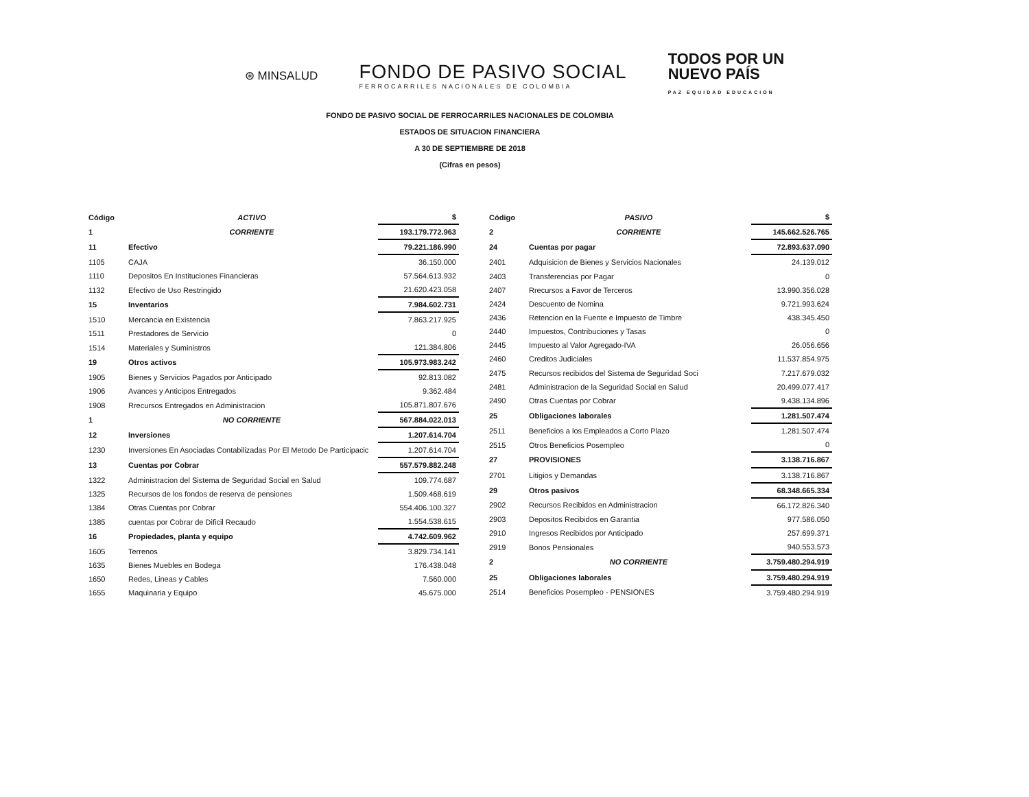⊛ MINSALUD
FONDO DE PASIVO SOCIAL
FERROCARRILES NACIONALES DE COLOMBIA
TODOS POR UN
NUEVO PAÍS
PAZ EQUIDAD EDUCACION
FONDO DE PASIVO SOCIAL DE FERROCARRILES NACIONALES DE COLOMBIA
ESTADOS DE SITUACION FINANCIERA
A 30 DE SEPTIEMBRE DE 2018
(Cifras en pesos)
| Código | ACTIVO | $ |
| --- | --- | --- |
| 1 | CORRIENTE | 193.179.772.963 |
| 11 | Efectivo | 79.221.186.990 |
| 1105 | CAJA | 36.150.000 |
| 1110 | Depositos En Instituciones Financieras | 57.564.613.932 |
| 1132 | Efectivo de Uso Restringido | 21.620.423.058 |
| 15 | Inventarios | 7.984.602.731 |
| 1510 | Mercancia en Existencia | 7.863.217.925 |
| 1511 | Prestadores de Servicio | 0 |
| 1514 | Materiales y Suministros | 121.384.806 |
| 19 | Otros activos | 105.973.983.242 |
| 1905 | Bienes y Servicios Pagados por Anticipado | 92.813.082 |
| 1906 | Avances y Anticipos Entregados | 9.362.484 |
| 1908 | Rrecursos Entregados en Administracion | 105.871.807.676 |
| 1 | NO CORRIENTE | 567.884.022.013 |
| 12 | Inversiones | 1.207.614.704 |
| 1230 | Inversiones En Asociadas Contabilizadas Por El Metodo De Participacic | 1.207.614.704 |
| 13 | Cuentas por Cobrar | 557.579.882.248 |
| 1322 | Administracion del Sistema de Seguridad Social en Salud | 109.774.687 |
| 1325 | Recursos de los fondos de reserva de pensiones | 1.509.468.619 |
| 1384 | Otras Cuentas por Cobrar | 554.406.100.327 |
| 1385 | cuentas por Cobrar de Dificil Recaudo | 1.554.538.615 |
| 16 | Propiedades, planta y equipo | 4.742.609.962 |
| 1605 | Terrenos | 3.829.734.141 |
| 1635 | Bienes Muebles en Bodega | 176.438.048 |
| 1650 | Redes, Lineas y Cables | 7.560.000 |
| 1655 | Maquinaria y Equipo | 45.675.000 |
| Código | PASIVO | $ |
| --- | --- | --- |
| 2 | CORRIENTE | 145.662.526.765 |
| 24 | Cuentas por pagar | 72.893.637.090 |
| 2401 | Adquisicion de Bienes y Servicios Nacionales | 24.139.012 |
| 2403 | Transferencias por Pagar | 0 |
| 2407 | Rrecursos a Favor de Terceros | 13.990.356.028 |
| 2424 | Descuento de Nomina | 9.721.993.624 |
| 2436 | Retencion en la Fuente e Impuesto de Timbre | 438.345.450 |
| 2440 | Impuestos, Contribuciones y Tasas | 0 |
| 2445 | Impuesto al Valor Agregado-IVA | 26.056.656 |
| 2460 | Creditos Judiciales | 11.537.854.975 |
| 2475 | Recursos recibidos del Sistema de Seguridad Soci | 7.217.679.032 |
| 2481 | Administracion de la Seguridad Social en Salud | 20.499.077.417 |
| 2490 | Otras Cuentas por Cobrar | 9.438.134.896 |
| 25 | Obligaciones laborales | 1.281.507.474 |
| 2511 | Beneficios a los Empleados a Corto Plazo | 1.281.507.474 |
| 2515 | Otros Beneficios Posempleo | 0 |
| 27 | PROVISIONES | 3.138.716.867 |
| 2701 | Litigios y Demandas | 3.138.716.867 |
| 29 | Otros pasivos | 68.348.665.334 |
| 2902 | Recursos Recibidos en Administracion | 66.172.826.340 |
| 2903 | Depositos Recibidos en Garantia | 977.586.050 |
| 2910 | Ingresos Recibidos por Anticipado | 257.699.371 |
| 2919 | Bonos Pensionales | 940.553.573 |
| 2 | NO CORRIENTE | 3.759.480.294.919 |
| 25 | Obligaciones laborales | 3.759.480.294.919 |
| 2514 | Beneficios Posempleo - PENSIONES | 3.759.480.294.919 |